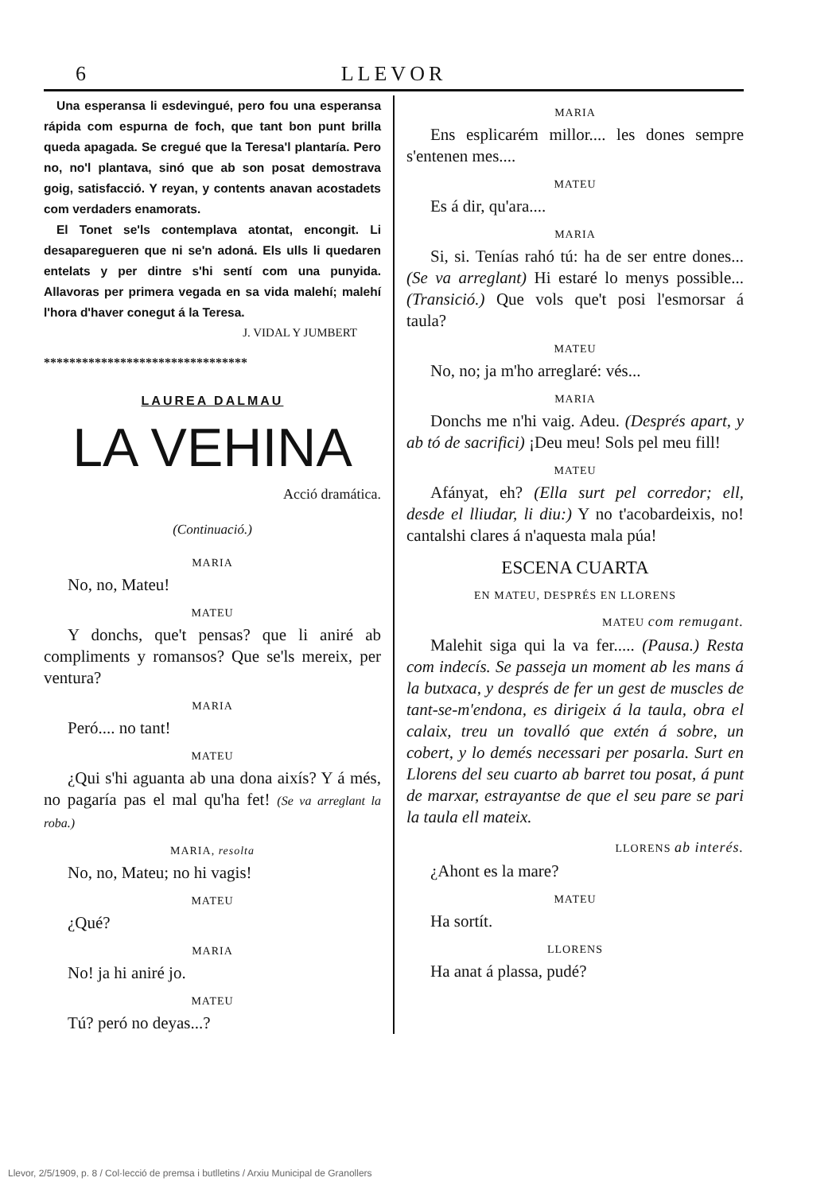6 LLEVOR
Una esperansa li esdevingué, pero fou una esperansa rápida com espurna de foch, que tant bon punt brilla queda apagada. Se cregué que la Teresa'l plantaría. Pero no, no'l plantava, sinó que ab son posat demostrava goig, satisfacció. Y reyan, y contents anavan acostadets com verdaders enamorats.
El Tonet se'ls contemplava atontat, encongit. Li desaparegueren que ni se'n adoná. Els ulls li quedaren entelats y per dintre s'hi sentí com una punyida. Allavoras per primera vegada en sa vida malehí; malehí l'hora d'haver conegut á la Teresa.
J. VIDAL Y JUMBERT
********************************
LAUREA DALMAU
LA VEHINA
Acció dramática.
(Continuació.)
MARIA
No, no, Mateu!
MATEU
Y donchs, que't pensas? que li aniré ab compliments y romansos? Que se'ls mereix, per ventura?
MARIA
Peró.... no tant!
MATEU
¿Qui s'hi aguanta ab una dona aixís? Y á més, no pagaría pas el mal qu'ha fet! (Se va arreglant la roba.)
MARIA, resolta
No, no, Mateu; no hi vagis!
MATEU
¿Qué?
MARIA
No! ja hi aniré jo.
MATEU
Tú? peró no deyas...?
MARIA
Ens esplicarém millor.... les dones sempre s'entenen mes....
MATEU
Es á dir, qu'ara....
MARIA
Si, si. Tenías rahó tú: ha de ser entre dones... (Se va arreglant) Hi estaré lo menys possible... (Transició.) Que vols que't posi l'esmorsar á taula?
MATEU
No, no; ja m'ho arreglaré: vés...
MARIA
Donchs me n'hi vaig. Adeu. (Després apart, y ab tó de sacrifici) ¡Deu meu! Sols pel meu fill!
MATEU
Afányat, eh? (Ella surt pel corredor; ell, desde el lliudar, li diu:) Y no t'acobardeixis, no! cantalshi clares á n'aquesta mala púa!
ESCENA CUARTA
EN MATEU, DESPRÉS EN LLORENS
MATEU com remugant.
Malehit siga qui la va fer..... (Pausa.) Resta com indecís. Se passeja un moment ab les mans á la butxaca, y després de fer un gest de muscles de tant-se-m'endona, es dirigeix á la taula, obra el calaix, treu un tovalló que extén á sobre, un cobert, y lo demés necessari per posarla. Surt en Llorens del seu cuarto ab barret tou posat, á punt de marxar, estrayantse de que el seu pare se pari la taula ell mateix.
LLORENS ab interés.
¿Ahont es la mare?
MATEU
Ha sortít.
LLORENS
Ha anat á plassa, pudé?
Llevor, 2/5/1909, p. 8 / Col·lecció de premsa i butlletins / Arxiu Municipal de Granollers